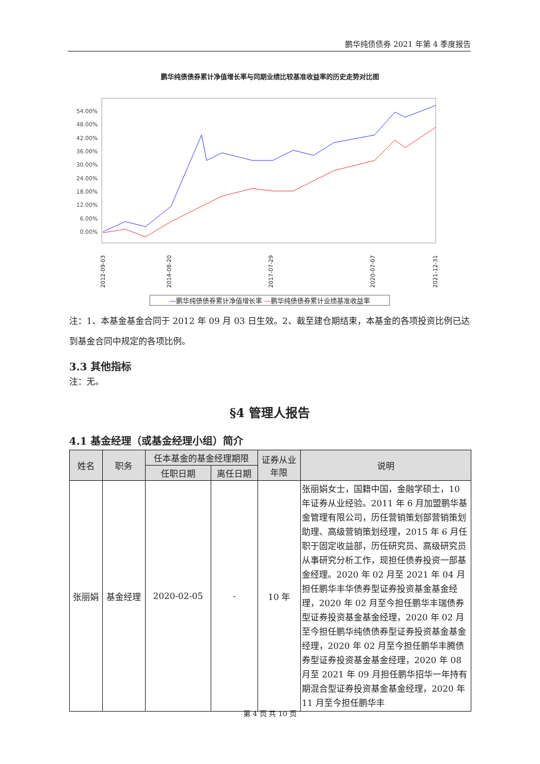鹏华纯债债券 2021 年第 4 季度报告
鹏华纯债债券累计净值增长率与同期业绩比较基准收益率的历史走势对比图
54.00%
48.00%
42.00%
36.00%
30.00%
24.00%
18.00%
12.00%
6.00%
0.00%
2012-09-03
2014-08-20
2017-07-29
2020-07-07
2021-12-31
—鹏华纯债债券累计净值增长率 —鹏华纯债债券累计业绩基准收益率
注：1、本基金基金合同于 2012 年 09 月 03 日生效。2、截至建仓期结束，本基金的各项投资比例已达到基金合同中规定的各项比例。
3.3 其他指标
注：无。
§4 管理人报告
4.1 基金经理（或基金经理小组）简介
| 姓名 | 职务 | 任本基金的基金经理期限 | | 证券从业 年限 | 说明 |
| --- | --- | --- | --- | --- | --- |
| | | 任职日期 | 离任日期 | | |
| 张丽娟 | 基金经理 | 2020-02-05 | - | 10 年 | 张丽娟女士，国籍中国，金融学硕士，10 年证券从业经验。2011 年 6 月加盟鹏华基金管理有限公司，历任营销策划部营销策划助理、高级营销策划经理，2015 年 6 月任职于固定收益部，历任研究员、高级研究员从事研究分析工作，现担任债券投资一部基金经理。2020 年 02 月至 2021 年 04 月担任鹏华丰华债券型证券投资基金基金经理，2020 年 02 月至今担任鹏华丰瑞债券型证券投资基金基金经理，2020 年 02 月至今担任鹏华纯债债券型证券投资基金基金经理，2020 年 02 月至今担任鹏华丰腾债券型证券投资基金基金经理，2020 年 08 月至 2021 年 09 月担任鹏华招华一年持有期混合型证券投资基金基金经理，2020 年 11 月至今担任鹏华丰 |
第 4 页 共 10 页